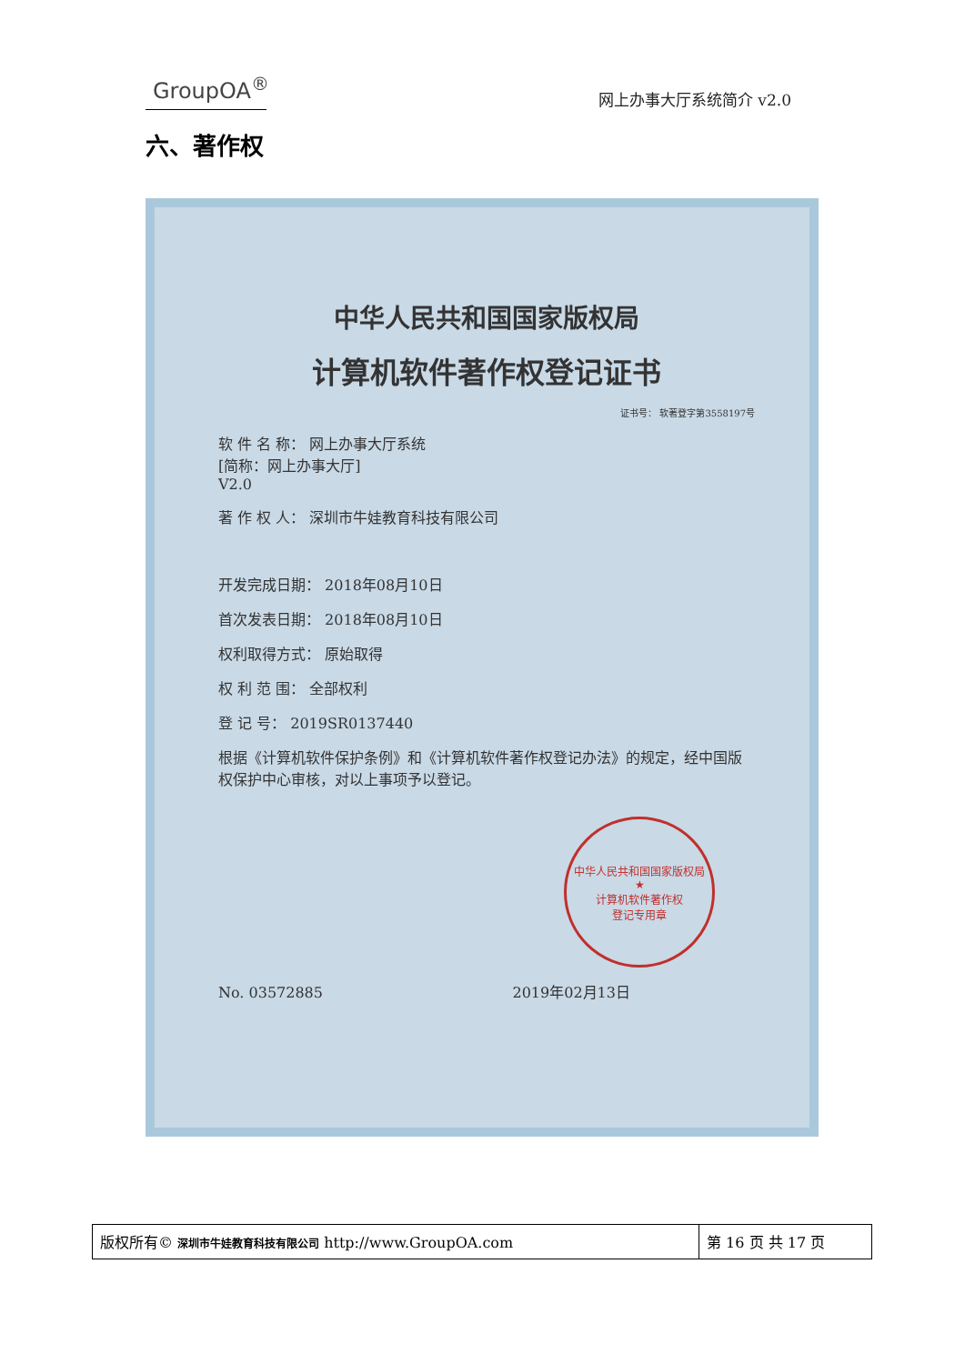GroupOA<sup>®</sup>
网上办事大厅系统简介 v2.0
六、著作权
中华人民共和国国家版权局
计算机软件著作权登记证书
证书号： 软著登字第3558197号
软 件 名 称： 网上办事大厅系统
[简称：网上办事大厅]
V2.0
著 作 权 人： 深圳市牛娃教育科技有限公司
开发完成日期： 2018年08月10日
首次发表日期： 2018年08月10日
权利取得方式： 原始取得
权 利 范 围： 全部权利
登 记 号： 2019SR0137440
根据《计算机软件保护条例》和《计算机软件著作权登记办法》的规定，经中国版权保护中心审核，对以上事项予以登记。
中华人民共和国国家版权局
★
计算机软件著作权
登记专用章
No. 03572885 2019年02月13日
| 版权所有© 深圳市牛娃教育科技有限公司 http://www.GroupOA.com | 第 16 页 共 17 页 |